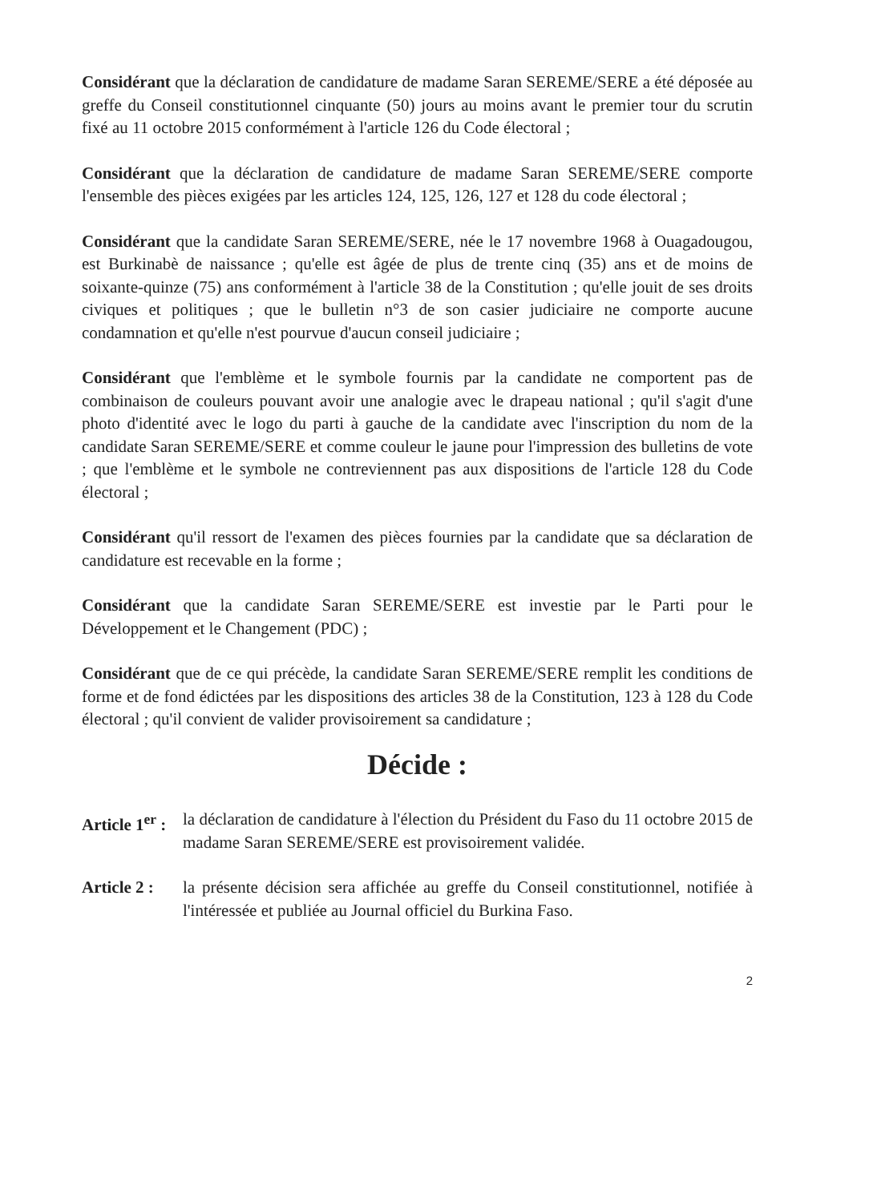Considérant que la déclaration de candidature de madame Saran SEREME/SERE a été déposée au greffe du Conseil constitutionnel cinquante (50) jours au moins avant le premier tour du scrutin fixé au 11 octobre 2015 conformément à l'article 126 du Code électoral ;
Considérant que la déclaration de candidature de madame Saran SEREME/SERE comporte l'ensemble des pièces exigées par les articles 124, 125, 126, 127 et 128 du code électoral ;
Considérant que la candidate Saran SEREME/SERE, née le 17 novembre 1968 à Ouagadougou, est Burkinabè de naissance ; qu'elle est âgée de plus de trente cinq (35) ans et de moins de soixante-quinze (75) ans conformément à l'article 38 de la Constitution ; qu'elle jouit de ses droits civiques et politiques ; que le bulletin n°3 de son casier judiciaire ne comporte aucune condamnation et qu'elle n'est pourvue d'aucun conseil judiciaire ;
Considérant que l'emblème et le symbole fournis par la candidate ne comportent pas de combinaison de couleurs pouvant avoir une analogie avec le drapeau national ; qu'il s'agit d'une photo d'identité avec le logo du parti à gauche de la candidate avec l'inscription du nom de la candidate Saran SEREME/SERE et comme couleur le jaune pour l'impression des bulletins de vote ; que l'emblème et le symbole ne contreviennent pas aux dispositions de l'article 128 du Code électoral ;
Considérant qu'il ressort de l'examen des pièces fournies par la candidate que sa déclaration de candidature est recevable en la forme ;
Considérant que la candidate Saran SEREME/SERE est investie par le Parti pour le Développement et le Changement (PDC) ;
Considérant que de ce qui précède, la candidate Saran SEREME/SERE remplit les conditions de forme et de fond édictées par les dispositions des articles 38 de la Constitution, 123 à 128 du Code électoral ; qu'il convient de valider provisoirement sa candidature ;
Décide :
Article 1<sup>er</sup> :
la déclaration de candidature à l'élection du Président du Faso du 11 octobre 2015 de madame Saran SEREME/SERE est provisoirement validée.
Article 2 :
la présente décision sera affichée au greffe du Conseil constitutionnel, notifiée à l'intéressée et publiée au Journal officiel du Burkina Faso.
2